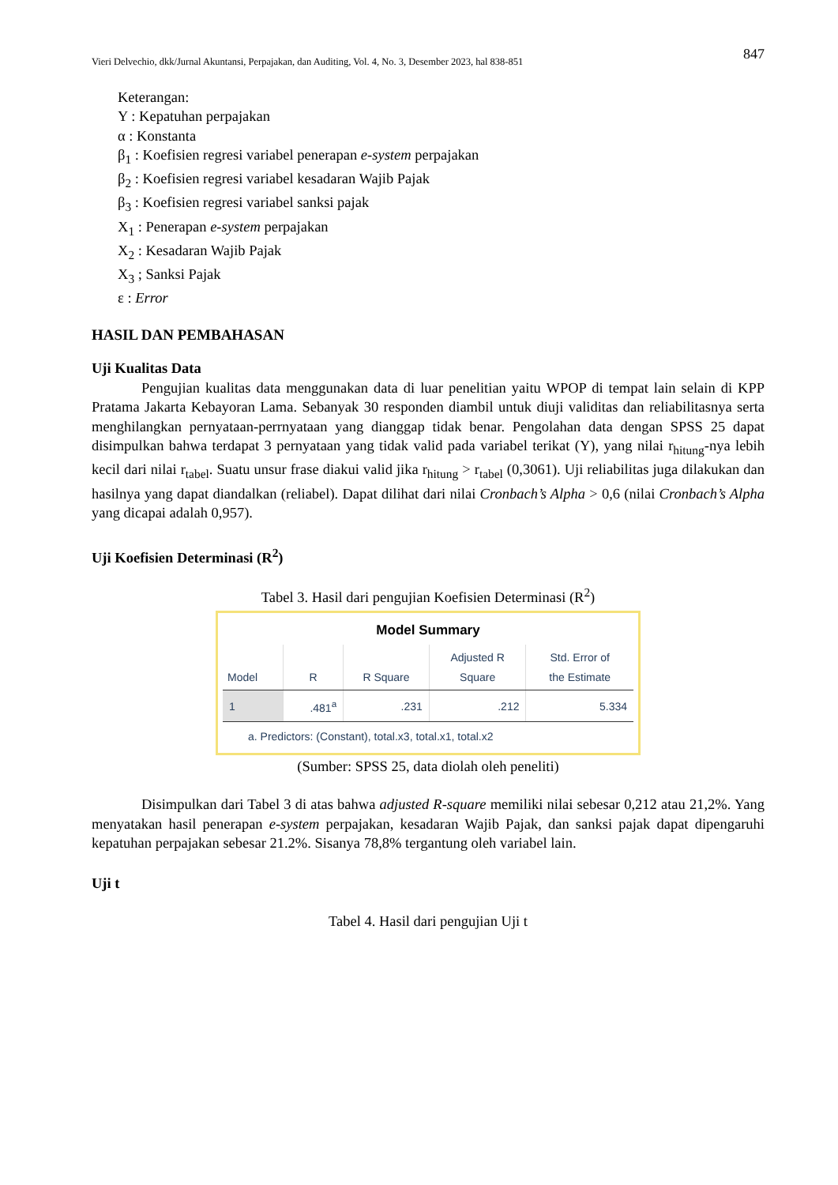Vieri Delvechio, dkk/Jurnal Akuntansi, Perpajakan, dan Auditing, Vol. 4, No. 3, Desember 2023, hal 838-851 847
Keterangan:
Y : Kepatuhan perpajakan
α : Konstanta
β<sub>1</sub> : Koefisien regresi variabel penerapan e-system perpajakan
β<sub>2</sub> : Koefisien regresi variabel kesadaran Wajib Pajak
β<sub>3</sub> : Koefisien regresi variabel sanksi pajak
X<sub>1</sub> : Penerapan e-system perpajakan
X<sub>2</sub> : Kesadaran Wajib Pajak
X<sub>3</sub> ; Sanksi Pajak
ε : Error
HASIL DAN PEMBAHASAN
Uji Kualitas Data
Pengujian kualitas data menggunakan data di luar penelitian yaitu WPOP di tempat lain selain di KPP Pratama Jakarta Kebayoran Lama. Sebanyak 30 responden diambil untuk diuji validitas dan reliabilitasnya serta menghilangkan pernyataan-perrnyataan yang dianggap tidak benar. Pengolahan data dengan SPSS 25 dapat disimpulkan bahwa terdapat 3 pernyataan yang tidak valid pada variabel terikat (Y), yang nilai r<sub>hitung</sub>-nya lebih kecil dari nilai r<sub>tabel</sub>. Suatu unsur frase diakui valid jika r<sub>hitung</sub> > r<sub>tabel</sub> (0,3061). Uji reliabilitas juga dilakukan dan hasilnya yang dapat diandalkan (reliabel). Dapat dilihat dari nilai Cronbach’s Alpha > 0,6 (nilai Cronbach’s Alpha yang dicapai adalah 0,957).
Uji Koefisien Determinasi (R<sup>2</sup>)
Tabel 3. Hasil dari pengujian Koefisien Determinasi (R<sup>2</sup>)
Model Summary
| Model | R | R Square | Adjusted R Square | Std. Error of the Estimate |
| --- | --- | --- | --- | --- |
| 1 | .481<sup>a</sup> | .231 | .212 | 5.334 |
a. Predictors: (Constant), total.x3, total.x1, total.x2
(Sumber: SPSS 25, data diolah oleh peneliti)
Disimpulkan dari Tabel 3 di atas bahwa adjusted R-square memiliki nilai sebesar 0,212 atau 21,2%. Yang menyatakan hasil penerapan e-system perpajakan, kesadaran Wajib Pajak, dan sanksi pajak dapat dipengaruhi kepatuhan perpajakan sebesar 21.2%. Sisanya 78,8% tergantung oleh variabel lain.
Uji t
Tabel 4. Hasil dari pengujian Uji t